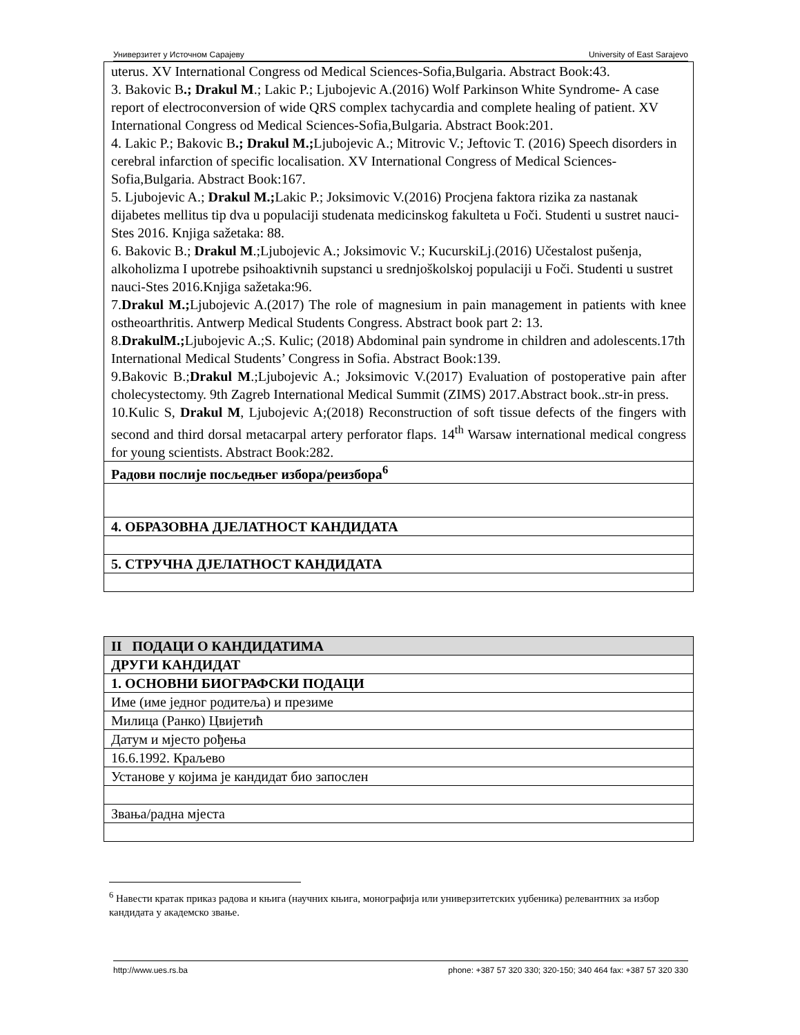Универзитет у Источном Сарајеву University of East Sarajevo
| uterus. XV International Congress od Medical Sciences-Sofia,Bulgaria. Abstract Book:43. 3. Bakovic B .; Drakul M .; Lakic P.; Ljubojevic A.(2016) Wolf Parkinson White Syndrome- A case report of electroconversion of wide QRS complex tachycardia and complete healing of patient. XV International Congress od Medical Sciences-Sofia,Bulgaria. Abstract Book:201. 4. Lakic P.; Bakovic B .; Drakul M.; Ljubojevic A.; Mitrovic V.; Jeftovic T. (2016) Speech disorders in cerebral infarction of specific localisation. XV International Congress of Medical Sciences-Sofia,Bulgaria. Abstract Book:167. 5. Ljubojevic A.; Drakul M.; Lakic P.; Joksimovic V.(2016) Procjena faktora rizika za nastanak dijabetes mellitus tip dva u populaciji studenata medicinskog fakulteta u Foči. Studenti u sustret nauci-Stes 2016. Knjiga sažetaka: 88. 6. Bakovic B.; Drakul M .;Ljubojevic A.; Joksimovic V.; KucurskiLj.(2016) Učestalost pušenja, alkoholizma I upotrebe psihoaktivnih supstanci u srednjoškolskoj populaciji u Foči. Studenti u sustret nauci-Stes 2016.Knjiga sažetaka:96. 7. Drakul M.; Ljubojevic A.(2017) The role of magnesium in pain management in patients with knee ostheoarthritis. Antwerp Medical Students Congress. Abstract book part 2: 13. 8. DrakulM.; Ljubojevic A.;S. Kulic; (2018) Abdominal pain syndrome in children and adolescents.17th International Medical Students’ Congress in Sofia. Abstract Book:139. 9.Bakovic B.; Drakul M .;Ljubojevic A.; Joksimovic V.(2017) Evaluation of postoperative pain after cholecystectomy. 9th Zagreb International Medical Summit (ZIMS) 2017.Abstract book..str-in press. 10.Kulic S, Drakul M , Ljubojevic A;(2018) Reconstruction of soft tissue defects of the fingers with second and third dorsal metacarpal artery perforator flaps. 14<sup>th</sup> Warsaw international medical congress for young scientists. Abstract Book:282. |
| Радови послије посљедњег избора/реизбора<sup>6</sup> |
| 4. ОБРАЗОВНА ДЈЕЛАТНОСТ КАНДИДАТА |
| 5. СТРУЧНА ДЈЕЛАТНОСТ КАНДИДАТА |
| II ПОДАЦИ О КАНДИДАТИМА |
| ДРУГИ КАНДИДАТ |
| 1. ОСНОВНИ БИОГРАФСКИ ПОДАЦИ |
| Име (име једног родитеља) и презиме |
| Милица (Ранко) Цвијетић |
| Датум и мјесто рођења |
| 16.6.1992. Краљево |
| Установе у којима је кандидат био запослен |
| Звања/радна мјеста |
<sup>6</sup> Навести кратак приказ радова и књига (научних књига, монографија или универзитетских уџбеника) релевантних за избор кандидата у академско звање.
http://www.ues.rs.ba phone: +387 57 320 330; 320-150; 340 464 fax: +387 57 320 330